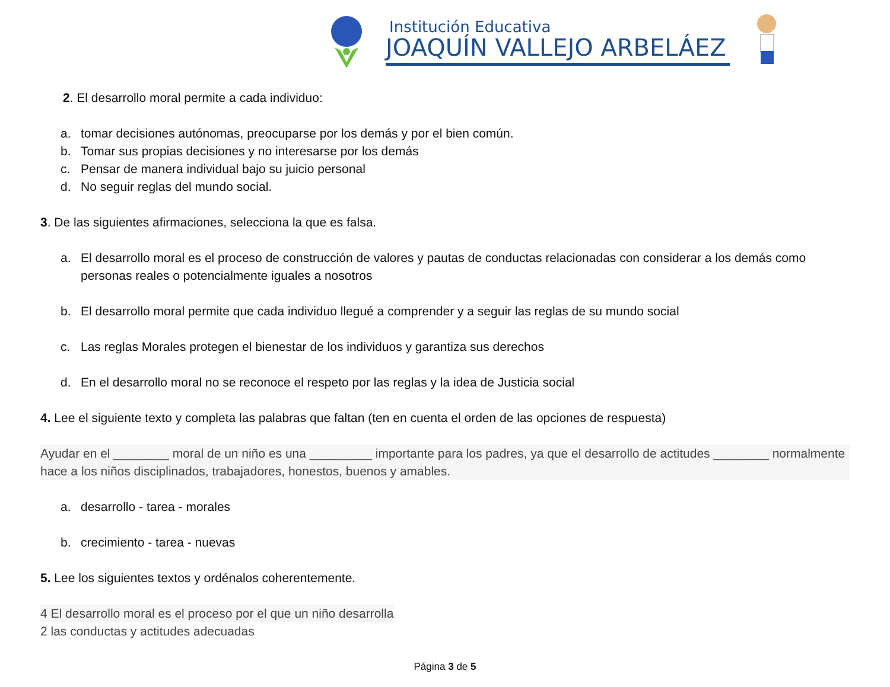Institución Educativa
JOAQUÍN VALLEJO ARBELÁEZ
2. El desarrollo moral permite a cada individuo:
a. tomar decisiones autónomas, preocuparse por los demás y por el bien común.
b. Tomar sus propias decisiones y no interesarse por los demás
c. Pensar de manera individual bajo su juicio personal
d. No seguir reglas del mundo social.
3. De las siguientes afirmaciones, selecciona la que es falsa.
a. El desarrollo moral es el proceso de construcción de valores y pautas de conductas relacionadas con considerar a los demás como personas reales o potencialmente iguales a nosotros
b. El desarrollo moral permite que cada individuo llegué a comprender y a seguir las reglas de su mundo social
c. Las reglas Morales protegen el bienestar de los individuos y garantiza sus derechos
d. En el desarrollo moral no se reconoce el respeto por las reglas y la idea de Justicia social
4. Lee el siguiente texto y completa las palabras que faltan (ten en cuenta el orden de las opciones de respuesta)
Ayudar en el ________ moral de un niño es una _________ importante para los padres, ya que el desarrollo de actitudes ________ normalmente hace a los niños disciplinados, trabajadores, honestos, buenos y amables.
a. desarrollo - tarea - morales
b. crecimiento - tarea - nuevas
5. Lee los siguientes textos y ordénalos coherentemente.
4 El desarrollo moral es el proceso por el que un niño desarrolla
2 las conductas y actitudes adecuadas
Página 3 de 5